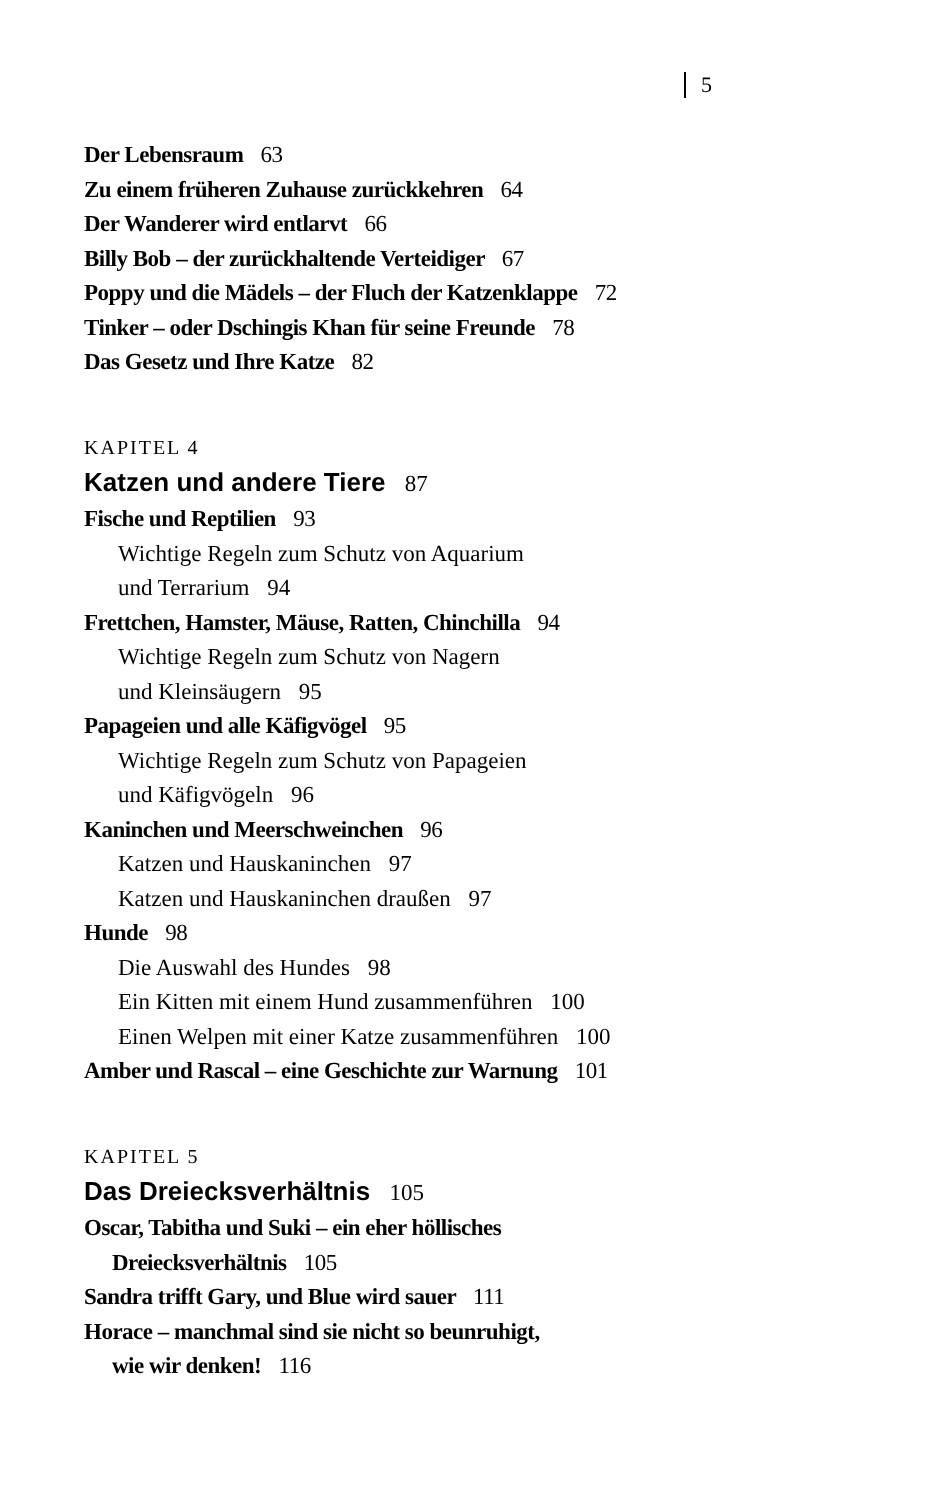5
Der Lebensraum 63
Zu einem früheren Zuhause zurückkehren 64
Der Wanderer wird entlarvt 66
Billy Bob – der zurückhaltende Verteidiger 67
Poppy und die Mädels – der Fluch der Katzenklappe 72
Tinker – oder Dschingis Khan für seine Freunde 78
Das Gesetz und Ihre Katze 82
KAPITEL 4
Katzen und andere Tiere 87
Fische und Reptilien 93
Wichtige Regeln zum Schutz von Aquarium
und Terrarium 94
Frettchen, Hamster, Mäuse, Ratten, Chinchilla 94
Wichtige Regeln zum Schutz von Nagern
und Kleinsäugern 95
Papageien und alle Käfigvögel 95
Wichtige Regeln zum Schutz von Papageien
und Käfigvögeln 96
Kaninchen und Meerschweinchen 96
Katzen und Hauskaninchen 97
Katzen und Hauskaninchen draußen 97
Hunde 98
Die Auswahl des Hundes 98
Ein Kitten mit einem Hund zusammenführen 100
Einen Welpen mit einer Katze zusammenführen 100
Amber und Rascal – eine Geschichte zur Warnung 101
KAPITEL 5
Das Dreiecksverhältnis 105
Oscar, Tabitha und Suki – ein eher höllisches
Dreiecksverhältnis 105
Sandra trifft Gary, und Blue wird sauer 111
Horace – manchmal sind sie nicht so beunruhigt,
wie wir denken! 116